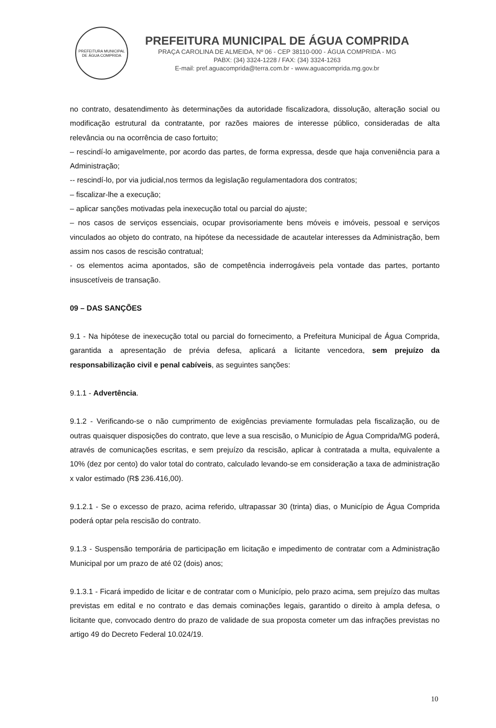PREFEITURA MUNICIPAL DE ÁGUA COMPRIDA
PREFEITURA MUNICIPAL DE ÁGUA COMPRIDA
PRAÇA CAROLINA DE ALMEIDA, Nº 06 - CEP 38110-000 - ÁGUA COMPRIDA - MG
PABX: (34) 3324-1228 / FAX: (34) 3324-1263
E-mail: pref.aguacomprida@terra.com.br - www.aguacomprida.mg.gov.br
no contrato, desatendimento às determinações da autoridade fiscalizadora, dissolução, alteração social ou modificação estrutural da contratante, por razões maiores de interesse público, consideradas de alta relevância ou na ocorrência de caso fortuito;
– rescindí-lo amigavelmente, por acordo das partes, de forma expressa, desde que haja conveniência para a Administração;
-- rescindí-lo, por via judicial,nos termos da legislação regulamentadora dos contratos;
– fiscalizar-lhe a execução;
– aplicar sanções motivadas pela inexecução total ou parcial do ajuste;
– nos casos de serviços essenciais, ocupar provisoriamente bens móveis e imóveis, pessoal e serviços vinculados ao objeto do contrato, na hipótese da necessidade de acautelar interesses da Administração, bem assim nos casos de rescisão contratual;
- os elementos acima apontados, são de competência inderrogáveis pela vontade das partes, portanto insuscetíveis de transação.
09 – DAS SANÇÕES
9.1 - Na hipótese de inexecução total ou parcial do fornecimento, a Prefeitura Municipal de Água Comprida, garantida a apresentação de prévia defesa, aplicará a licitante vencedora, sem prejuízo da responsabilização civil e penal cabíveis, as seguintes sanções:
9.1.1 - Advertência.
9.1.2 - Verificando-se o não cumprimento de exigências previamente formuladas pela fiscalização, ou de outras quaisquer disposições do contrato, que leve a sua rescisão, o Município de Água Comprida/MG poderá, através de comunicações escritas, e sem prejuízo da rescisão, aplicar à contratada a multa, equivalente a 10% (dez por cento) do valor total do contrato, calculado levando-se em consideração a taxa de administração x valor estimado (R$ 236.416,00).
9.1.2.1 - Se o excesso de prazo, acima referido, ultrapassar 30 (trinta) dias, o Município de Água Comprida poderá optar pela rescisão do contrato.
9.1.3 - Suspensão temporária de participação em licitação e impedimento de contratar com a Administração Municipal por um prazo de até 02 (dois) anos;
9.1.3.1 - Ficará impedido de licitar e de contratar com o Município, pelo prazo acima, sem prejuízo das multas previstas em edital e no contrato e das demais cominações legais, garantido o direito à ampla defesa, o licitante que, convocado dentro do prazo de validade de sua proposta cometer um das infrações previstas no artigo 49 do Decreto Federal 10.024/19.
10